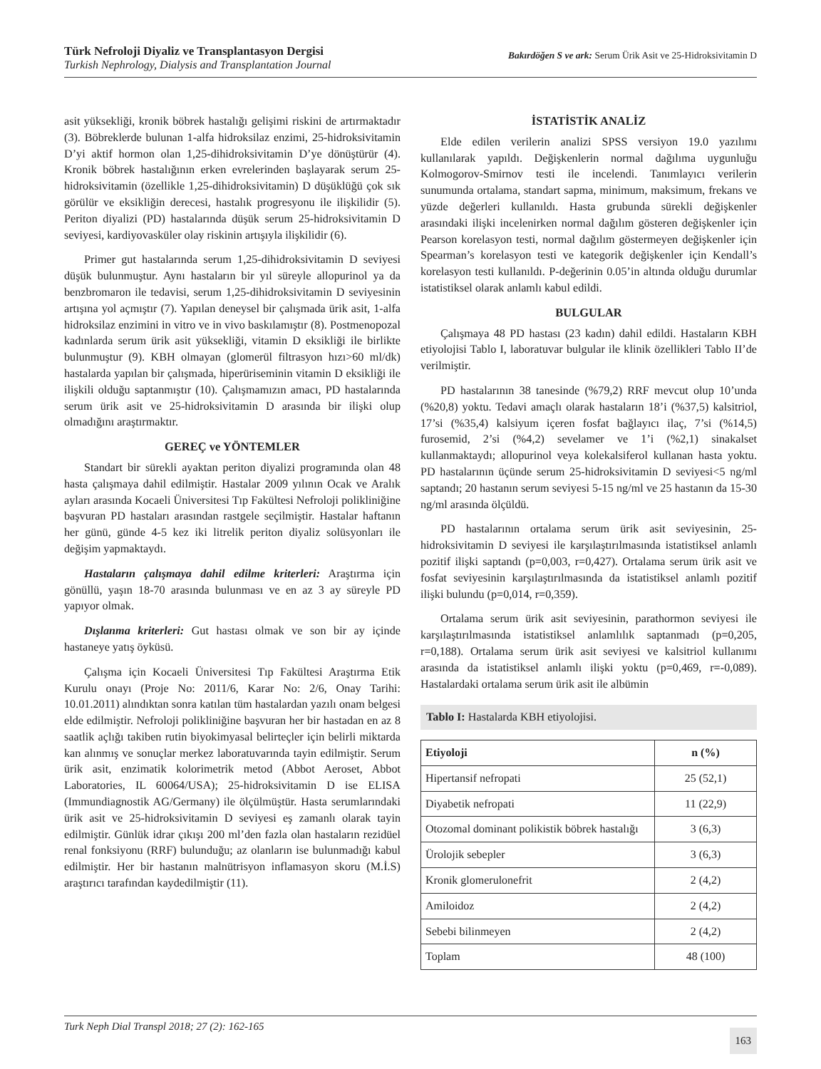Türk Nefroloji Diyaliz ve Transplantasyon Dergisi
Turkish Nephrology, Dialysis and Transplantation Journal
Bakırdöğen S ve ark: Serum Ürik Asit ve 25-Hidroksivitamin D
asit yüksekliği, kronik böbrek hastalığı gelişimi riskini de artırmaktadır (3). Böbreklerde bulunan 1-alfa hidroksilaz enzimi, 25-hidroksivitamin D’yi aktif hormon olan 1,25-dihidroksivitamin D’ye dönüştürür (4). Kronik böbrek hastalığının erken evrelerinden başlayarak serum 25-hidroksivitamin (özellikle 1,25-dihidroksivitamin) D düşüklüğü çok sık görülür ve eksikliğin derecesi, hastalık progresyonu ile ilişkilidir (5). Periton diyalizi (PD) hastalarında düşük serum 25-hidroksivitamin D seviyesi, kardiyovasküler olay riskinin artışıyla ilişkilidir (6).
Primer gut hastalarında serum 1,25-dihidroksivitamin D seviyesi düşük bulunmuştur. Aynı hastaların bir yıl süreyle allopurinol ya da benzbromaron ile tedavisi, serum 1,25-dihidroksivitamin D seviyesinin artışına yol açmıştır (7). Yapılan deneysel bir çalışmada ürik asit, 1-alfa hidroksilaz enzimini in vitro ve in vivo baskılamıştır (8). Postmenopozal kadınlarda serum ürik asit yüksekliği, vitamin D eksikliği ile birlikte bulunmuştur (9). KBH olmayan (glomerül filtrasyon hızı>60 ml/dk) hastalarda yapılan bir çalışmada, hiperüriseminin vitamin D eksikliği ile ilişkili olduğu saptanmıştır (10). Çalışmamızın amacı, PD hastalarında serum ürik asit ve 25-hidroksivitamin D arasında bir ilişki olup olmadığını araştırmaktır.
GEREÇ ve YÖNTEMLER
Standart bir sürekli ayaktan periton diyalizi programında olan 48 hasta çalışmaya dahil edilmiştir. Hastalar 2009 yılının Ocak ve Aralık ayları arasında Kocaeli Üniversitesi Tıp Fakültesi Nefroloji polikliniğine başvuran PD hastaları arasından rastgele seçilmiştir. Hastalar haftanın her günü, günde 4-5 kez iki litrelik periton diyaliz solüsyonları ile değişim yapmaktaydı.
Hastaların çalışmaya dahil edilme kriterleri: Araştırma için gönüllü, yaşın 18-70 arasında bulunması ve en az 3 ay süreyle PD yapıyor olmak.
Dışlanma kriterleri: Gut hastası olmak ve son bir ay içinde hastaneye yatış öyküsü.
Çalışma için Kocaeli Üniversitesi Tıp Fakültesi Araştırma Etik Kurulu onayı (Proje No: 2011/6, Karar No: 2/6, Onay Tarihi: 10.01.2011) alındıktan sonra katılan tüm hastalardan yazılı onam belgesi elde edilmiştir. Nefroloji polikliniğine başvuran her bir hastadan en az 8 saatlik açlığı takiben rutin biyokimyasal belirteçler için belirli miktarda kan alınmış ve sonuçlar merkez laboratuvarında tayin edilmiştir. Serum ürik asit, enzimatik kolorimetrik metod (Abbot Aeroset, Abbot Laboratories, IL 60064/USA); 25-hidroksivitamin D ise ELISA (Immundiagnostik AG/Germany) ile ölçülmüştür. Hasta serumlarındaki ürik asit ve 25-hidroksivitamin D seviyesi eş zamanlı olarak tayin edilmiştir. Günlük idrar çıkışı 200 ml’den fazla olan hastaların rezidüel renal fonksiyonu (RRF) bulunduğu; az olanların ise bulunmadığı kabul edilmiştir. Her bir hastanın malnütrisyon inflamasyon skoru (M.İ.S) araştırıcı tarafından kaydedilmiştir (11).
İSTATİSTİK ANALİZ
Elde edilen verilerin analizi SPSS versiyon 19.0 yazılımı kullanılarak yapıldı. Değişkenlerin normal dağılıma uygunluğu Kolmogorov-Smirnov testi ile incelendi. Tanımlayıcı verilerin sunumunda ortalama, standart sapma, minimum, maksimum, frekans ve yüzde değerleri kullanıldı. Hasta grubunda sürekli değişkenler arasındaki ilişki incelenirken normal dağılım gösteren değişkenler için Pearson korelasyon testi, normal dağılım göstermeyen değişkenler için Spearman’s korelasyon testi ve kategorik değişkenler için Kendall’s korelasyon testi kullanıldı. P-değerinin 0.05’in altında olduğu durumlar istatistiksel olarak anlamlı kabul edildi.
BULGULAR
Çalışmaya 48 PD hastası (23 kadın) dahil edildi. Hastaların KBH etiyolojisi Tablo I, laboratuvar bulgular ile klinik özellikleri Tablo II’de verilmiştir.
PD hastalarının 38 tanesinde (%79,2) RRF mevcut olup 10’unda (%20,8) yoktu. Tedavi amaçlı olarak hastaların 18’i (%37,5) kalsitriol, 17’si (%35,4) kalsiyum içeren fosfat bağlayıcı ilaç, 7’si (%14,5) furosemid, 2’si (%4,2) sevelamer ve 1’i (%2,1) sinakalset kullanmaktaydı; allopurinol veya kolekalsiferol kullanan hasta yoktu. PD hastalarının üçünde serum 25-hidroksivitamin D seviyesi<5 ng/ml saptandı; 20 hastanın serum seviyesi 5-15 ng/ml ve 25 hastanın da 15-30 ng/ml arasında ölçüldü.
PD hastalarının ortalama serum ürik asit seviyesinin, 25-hidroksivitamin D seviyesi ile karşılaştırılmasında istatistiksel anlamlı pozitif ilişki saptandı (p=0,003, r=0,427). Ortalama serum ürik asit ve fosfat seviyesinin karşılaştırılmasında da istatistiksel anlamlı pozitif ilişki bulundu (p=0,014, r=0,359).
Ortalama serum ürik asit seviyesinin, parathormon seviyesi ile karşılaştırılmasında istatistiksel anlamlılık saptanmadı (p=0,205, r=0,188). Ortalama serum ürik asit seviyesi ve kalsitriol kullanımı arasında da istatistiksel anlamlı ilişki yoktu (p=0,469, r=-0,089). Hastalardaki ortalama serum ürik asit ile albümin
Tablo I: Hastalarda KBH etiyolojisi.
| Etiyoloji | n (%) |
| --- | --- |
| Hipertansif nefropati | 25 (52,1) |
| Diyabetik nefropati | 11 (22,9) |
| Otozomal dominant polikistik böbrek hastalığı | 3 (6,3) |
| Ürolojik sebepler | 3 (6,3) |
| Kronik glomerulonefrit | 2 (4,2) |
| Amiloidoz | 2 (4,2) |
| Sebebi bilinmeyen | 2 (4,2) |
| Toplam | 48 (100) |
Turk Neph Dial Transpl 2018; 27 (2): 162-165 163